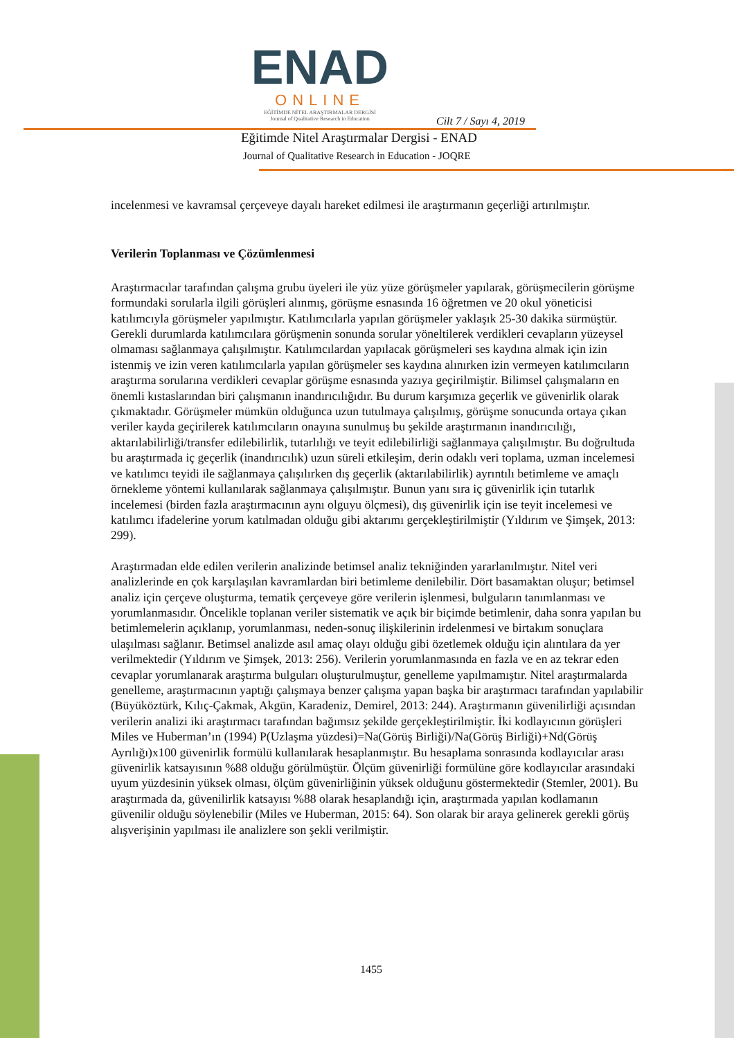ENAD
ONLINE
EĞİTİMDE NİTEL ARAŞTIRMALAR DERGİSİ
Journal of Qualitative Research in Education
Cilt 7 / Sayı 4, 2019
Eğitimde Nitel Araştırmalar Dergisi - ENAD
Journal of Qualitative Research in Education - JOQRE
incelenmesi ve kavramsal çerçeveye dayalı hareket edilmesi ile araştırmanın geçerliği artırılmıştır.
Verilerin Toplanması ve Çözümlenmesi
Araştırmacılar tarafından çalışma grubu üyeleri ile yüz yüze görüşmeler yapılarak, görüşmecilerin görüşme formundaki sorularla ilgili görüşleri alınmış, görüşme esnasında 16 öğretmen ve 20 okul yöneticisi katılımcıyla görüşmeler yapılmıştır. Katılımcılarla yapılan görüşmeler yaklaşık 25-30 dakika sürmüştür. Gerekli durumlarda katılımcılara görüşmenin sonunda sorular yöneltilerek verdikleri cevapların yüzeysel olmaması sağlanmaya çalışılmıştır. Katılımcılardan yapılacak görüşmeleri ses kaydına almak için izin istenmiş ve izin veren katılımcılarla yapılan görüşmeler ses kaydına alınırken izin vermeyen katılımcıların araştırma sorularına verdikleri cevaplar görüşme esnasında yazıya geçirilmiştir. Bilimsel çalışmaların en önemli kıstaslarından biri çalışmanın inandırıcılığıdır. Bu durum karşımıza geçerlik ve güvenirlik olarak çıkmaktadır. Görüşmeler mümkün olduğunca uzun tutulmaya çalışılmış, görüşme sonucunda ortaya çıkan veriler kayda geçirilerek katılımcıların onayına sunulmuş bu şekilde araştırmanın inandırıcılığı, aktarılabilirliği/transfer edilebilirlik, tutarlılığı ve teyit edilebilirliği sağlanmaya çalışılmıştır. Bu doğrultuda bu araştırmada iç geçerlik (inandırıcılık) uzun süreli etkileşim, derin odaklı veri toplama, uzman incelemesi ve katılımcı teyidi ile sağlanmaya çalışılırken dış geçerlik (aktarılabilirlik) ayrıntılı betimleme ve amaçlı örnekleme yöntemi kullanılarak sağlanmaya çalışılmıştır. Bunun yanı sıra iç güvenirlik için tutarlık incelemesi (birden fazla araştırmacının aynı olguyu ölçmesi), dış güvenirlik için ise teyit incelemesi ve katılımcı ifadelerine yorum katılmadan olduğu gibi aktarımı gerçekleştirilmiştir (Yıldırım ve Şimşek, 2013: 299).
Araştırmadan elde edilen verilerin analizinde betimsel analiz tekniğinden yararlanılmıştır. Nitel veri analizlerinde en çok karşılaşılan kavramlardan biri betimleme denilebilir. Dört basamaktan oluşur; betimsel analiz için çerçeve oluşturma, tematik çerçeveye göre verilerin işlenmesi, bulguların tanımlanması ve yorumlanmasıdır. Öncelikle toplanan veriler sistematik ve açık bir biçimde betimlenir, daha sonra yapılan bu betimlemelerin açıklanıp, yorumlanması, neden-sonuç ilişkilerinin irdelenmesi ve birtakım sonuçlara ulaşılması sağlanır. Betimsel analizde asıl amaç olayı olduğu gibi özetlemek olduğu için alıntılara da yer verilmektedir (Yıldırım ve Şimşek, 2013: 256). Verilerin yorumlanmasında en fazla ve en az tekrar eden cevaplar yorumlanarak araştırma bulguları oluşturulmuştur, genelleme yapılmamıştır. Nitel araştırmalarda genelleme, araştırmacının yaptığı çalışmaya benzer çalışma yapan başka bir araştırmacı tarafından yapılabilir (Büyüköztürk, Kılıç-Çakmak, Akgün, Karadeniz, Demirel, 2013: 244). Araştırmanın güvenilirliği açısından verilerin analizi iki araştırmacı tarafından bağımsız şekilde gerçekleştirilmiştir. İki kodlayıcının görüşleri Miles ve Huberman’ın (1994) P(Uzlaşma yüzdesi)=Na(Görüş Birliği)/Na(Görüş Birliği)+Nd(Görüş Ayrılığı)x100 güvenirlik formülü kullanılarak hesaplanmıştır. Bu hesaplama sonrasında kodlayıcılar arası güvenirlik katsayısının %88 olduğu görülmüştür. Ölçüm güvenirliği formülüne göre kodlayıcılar arasındaki uyum yüzdesinin yüksek olması, ölçüm güvenirliğinin yüksek olduğunu göstermektedir (Stemler, 2001). Bu araştırmada da, güvenilirlik katsayısı %88 olarak hesaplandığı için, araştırmada yapılan kodlamanın güvenilir olduğu söylenebilir (Miles ve Huberman, 2015: 64). Son olarak bir araya gelinerek gerekli görüş alışverişinin yapılması ile analizlere son şekli verilmiştir.
1455